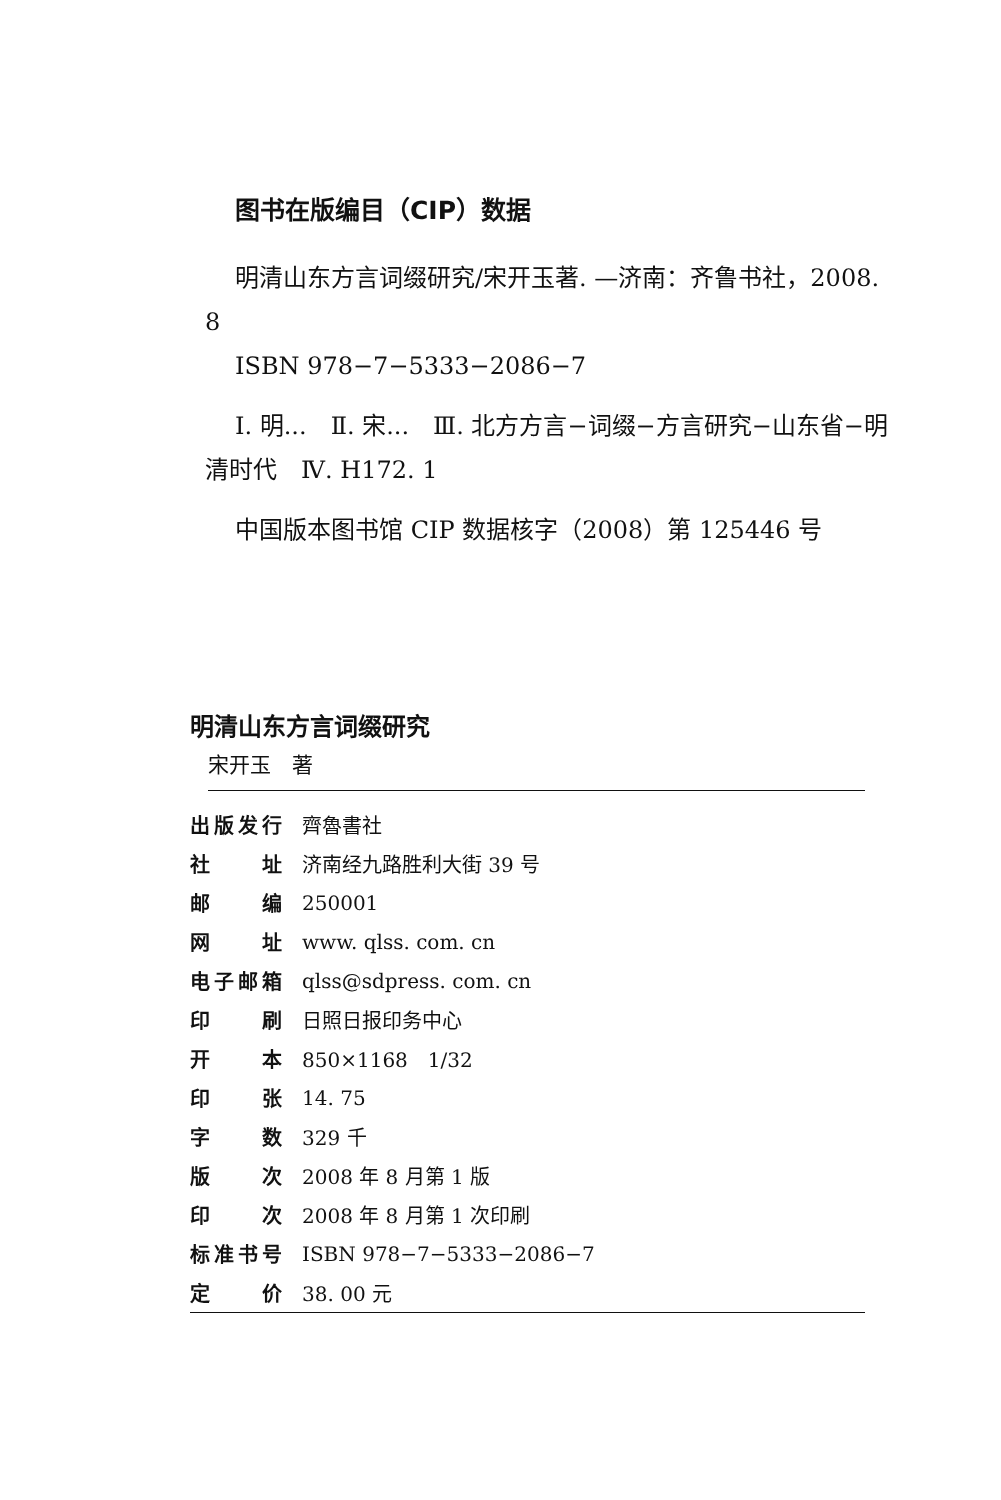图书在版编目（CIP）数据
明清山东方言词缀研究/宋开玉著. —济南：齐鲁书社，2008. 8
ISBN 978−7−5333−2086−7
Ⅰ. 明...　Ⅱ. 宋...　Ⅲ. 北方方言−词缀−方言研究−山东省−明清时代　Ⅳ. H172. 1
中国版本图书馆 CIP 数据核字（2008）第 125446 号
明清山东方言词缀研究
宋开玉　著
| 出版发行 | 齊魯書社 |
| 社址 | 济南经九路胜利大街 39 号 |
| 邮编 | 250001 |
| 网址 | www. qlss. com. cn |
| 电子邮箱 | qlss@sdpress. com. cn |
| 印刷 | 日照日报印务中心 |
| 开本 | 850×1168 1/32 |
| 印张 | 14. 75 |
| 字数 | 329 千 |
| 版次 | 2008 年 8 月第 1 版 |
| 印次 | 2008 年 8 月第 1 次印刷 |
| 标准书号 | ISBN 978−7−5333−2086−7 |
| 定价 | 38. 00 元 |